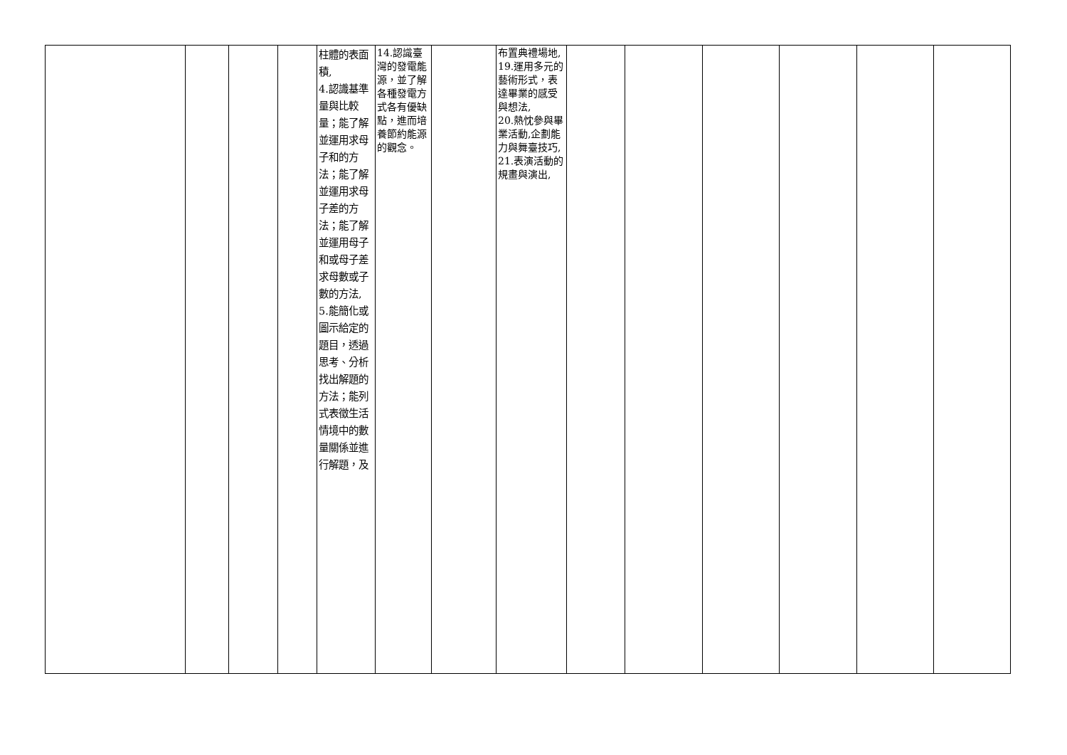| | | | | 柱體的表面積, 4.認識基準量與比較量；能了解並運用求母子和的方法；能了解並運用求母子差的方法；能了解並運用母子和或母子差求母數或子數的方法, 5.能簡化或圖示給定的題目，透過思考、分析找出解題的方法；能列式表徵生活情境中的數量關係並進行解題，及 | 14.認識臺灣的發電能源，並了解各種發電方式各有優缺點，進而培養節約能源的觀念。 | | 布置典禮場地, 19.運用多元的藝術形式，表達畢業的感受與想法, 20.熱忱參與畢業活動,企劃能力與舞臺技巧, 21.表演活動的規畫與演出, | | | | | | |